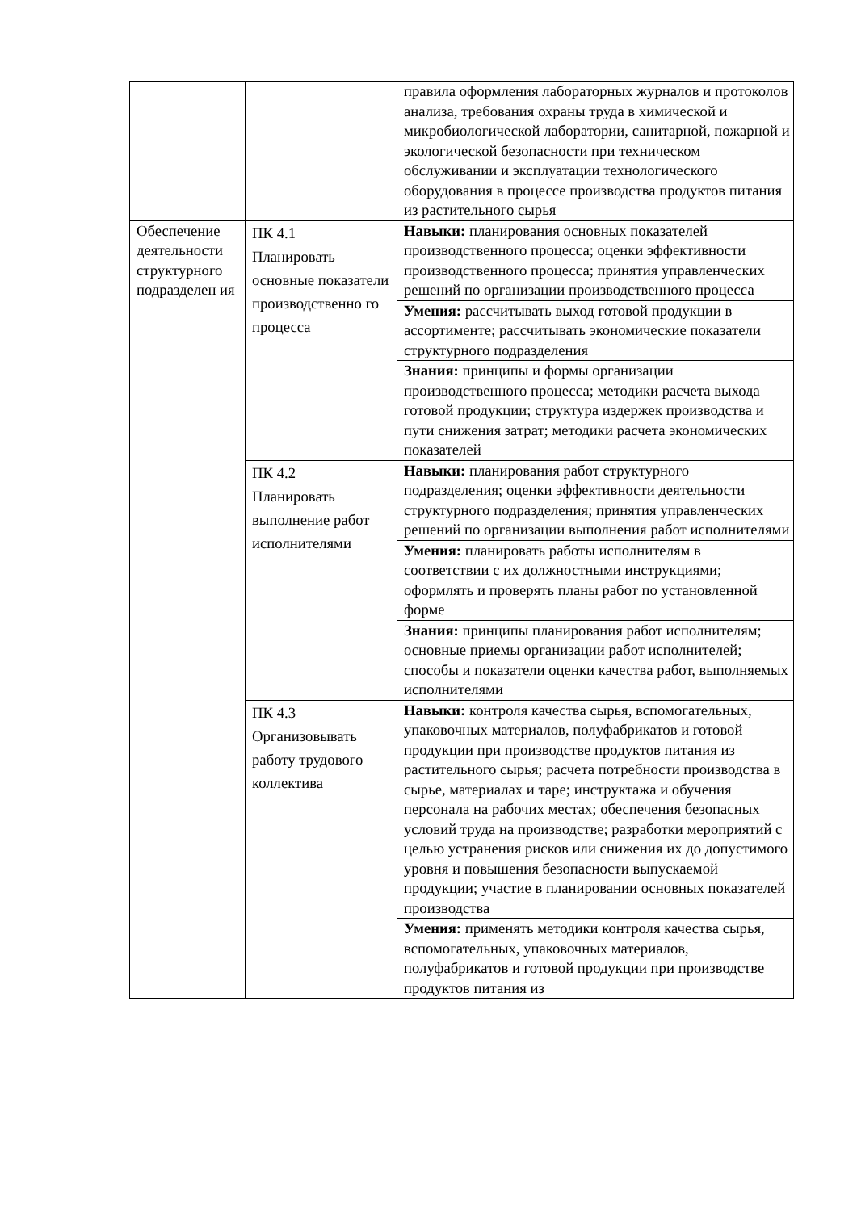| | | правила оформления лабораторных журналов и протоколов анализа, требования охраны труда в химической и микробиологической лаборатории, санитарной, пожарной и экологической безопасности при техническом обслуживании и эксплуатации технологического оборудования в процессе производства продуктов питания из растительного сырья |
| Обеспечение деятельности структурного подразделен ия | ПК 4.1 Планировать основные показатели производственно го процесса | Навыки: планирования основных показателей производственного процесса; оценки эффективности производственного процесса; принятия управленческих решений по организации производственного процесса |
| | | Умения: рассчитывать выход готовой продукции в ассортименте; рассчитывать экономические показатели структурного подразделения |
| | | Знания: принципы и формы организации производственного процесса; методики расчета выхода готовой продукции; структура издержек производства и пути снижения затрат; методики расчета экономических показателей |
| | ПК 4.2 Планировать выполнение работ исполнителями | Навыки: планирования работ структурного подразделения; оценки эффективности деятельности структурного подразделения; принятия управленческих решений по организации выполнения работ исполнителями |
| | | Умения: планировать работы исполнителям в соответствии с их должностными инструкциями; оформлять и проверять планы работ по установленной форме |
| | | Знания: принципы планирования работ исполнителям; основные приемы организации работ исполнителей; способы и показатели оценки качества работ, выполняемых исполнителями |
| | ПК 4.3 Организовывать работу трудового коллектива | Навыки: контроля качества сырья, вспомогательных, упаковочных материалов, полуфабрикатов и готовой продукции при производстве продуктов питания из растительного сырья; расчета потребности производства в сырье, материалах и таре; инструктажа и обучения персонала на рабочих местах; обеспечения безопасных условий труда на производстве; разработки мероприятий с целью устранения рисков или снижения их до допустимого уровня и повышения безопасности выпускаемой продукции; участие в планировании основных показателей производства |
| | | Умения: применять методики контроля качества сырья, вспомогательных, упаковочных материалов, полуфабрикатов и готовой продукции при производстве продуктов питания из |